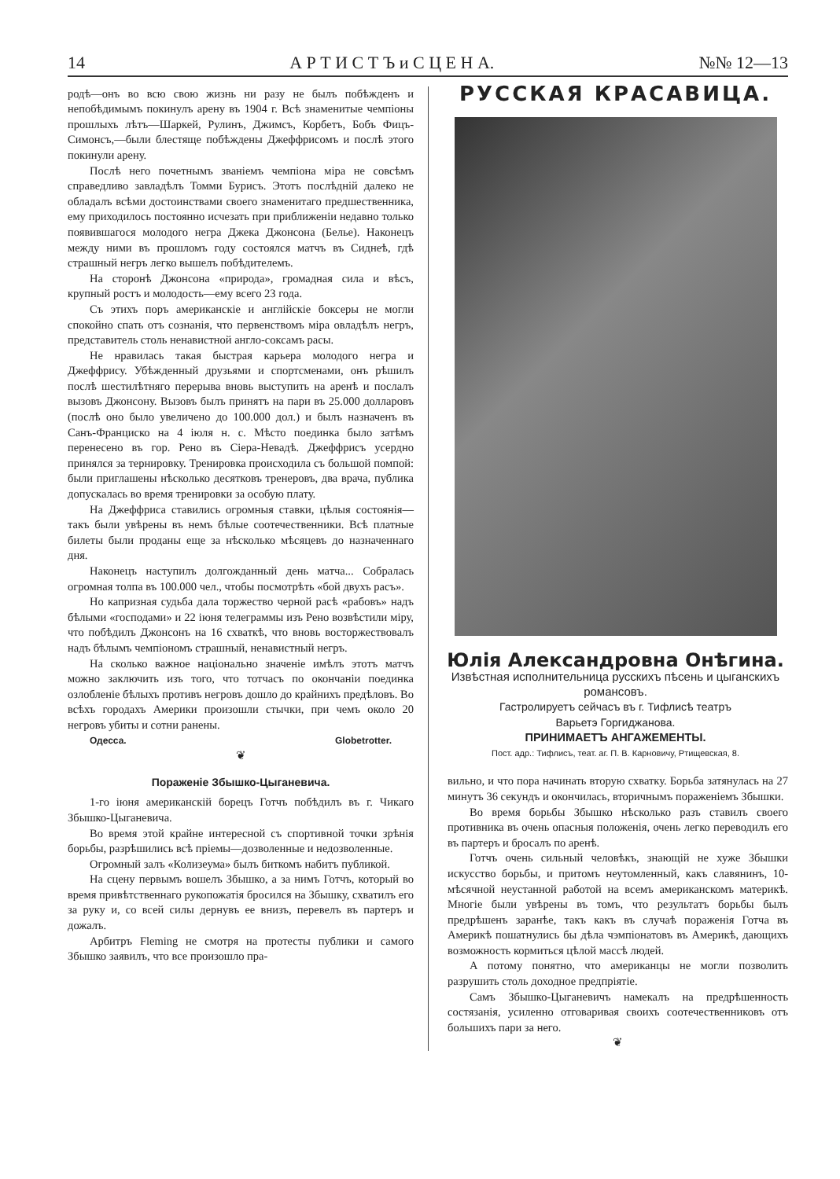14 А Р Т И С Т Ъ и С Ц Е Н А. №№ 12—13
родѣ—онъ во всю свою жизнь ни разу не былъ побѣжденъ и непобѣдимымъ покинулъ арену въ 1904 г. Всѣ знаменитые чемпіоны прошлыхъ лѣтъ—Шаркей, Рулинъ, Джимсъ, Корбетъ, Бобъ Фицъ-Симонсъ,—были блестяще побѣждены Джеффрисомъ и послѣ этого покинули арену.
Послѣ него почетнымъ званіемъ чемпіона міра не совсѣмъ справедливо завладѣлъ Томми Бурисъ. Этотъ послѣдній далеко не обладалъ всѣми достоинствами своего знаменитаго предшественника, ему приходилось постоянно исчезать при приближеніи недавно только появившагося молодого негра Джека Джонсона (Белье). Наконецъ между ними въ прошломъ году состоялся матчъ въ Сиднеѣ, гдѣ страшный негръ легко вышелъ побѣдителемъ.
На сторонѣ Джонсона «природа», громадная сила и вѣсъ, крупный ростъ и молодость—ему всего 23 года.
Съ этихъ поръ американскіе и англійскіе боксеры не могли спокойно спать отъ сознанія, что первенствомъ міра овладѣлъ негръ, представитель столь ненавистной англо-соксамъ расы.
Не нравилась такая быстрая карьера молодого негра и Джеффрису. Убѣжденный друзьями и спортсменами, онъ рѣшилъ послѣ шестилѣтняго перерыва вновь выступить на аренѣ и послалъ вызовъ Джонсону. Вызовъ былъ принятъ на пари въ 25.000 долларовъ (послѣ оно было увеличено до 100.000 дол.) и былъ назначенъ въ Санъ-Франциско на 4 іюля н. с. Мѣсто поединка было затѣмъ перенесено въ гор. Рено въ Сіера-Невадѣ. Джеффрисъ усердно принялся за терни­ровку. Тренировка происходила съ большой помпой: были приглашены нѣсколько десятковъ тренеровъ, два врача, публика допускалась во время тренировки за особую плату.
На Джеффриса ставились огромныя ставки, цѣлыя состоянія—такъ были увѣрены въ немъ бѣлые соотечественники. Всѣ платные билеты были проданы еще за нѣсколько мѣсяцевъ до назначеннаго дня.
Наконецъ наступилъ долгожданный день матча... Собралась огромная толпа въ 100.000 чел., чтобы посмотрѣть «бой двухъ расъ».
Но капризная судьба дала торжество черной расѣ «рабовъ» надъ бѣлыми «господами» и 22 іюня телеграммы изъ Рено возвѣстили міру, что побѣдилъ Джонсонъ на 16 схваткѣ, что вновь восторжествовалъ надъ бѣлымъ чемпіономъ страшный, ненавистный негръ.
На сколько важное національно значеніе имѣлъ этотъ матчъ можно заключить изъ того, что тотчасъ по окончаніи поединка озлобленіе бѣлыхъ противъ негровъ дошло до крайнихъ предѣловъ. Во всѣхъ городахъ Америки произошли стычки, при чемъ около 20 негровъ убиты и сотни ранены.
Одесса. Globetrotter.
❦
Пораженіе Збышко-Цыганевича.
1-го іюня американскій борецъ Готчъ побѣдилъ въ г. Чикаго Збышко-Цыганевича.
Во время этой крайне интересной съ спортивной точки зрѣнія борьбы, разрѣшились всѣ пріемы—дозволенные и недозволенные.
Огромный залъ «Колизеума» былъ биткомъ набитъ публикой.
На сцену первымъ вошелъ Збышко, а за нимъ Готчъ, который во время привѣтственнаго рукопожатія бросился на Збышку, схватилъ его за руку и, со всей силы дернувъ ее внизъ, перевелъ въ партеръ и дожалъ.
Арбитръ Fleming не смотря на протесты публики и самого Збышко заявилъ, что все произошло пра-
РУССКАЯ КРАСАВИЦА.
Юлія Александровна Онѣгина.
Извѣстная исполнительница русскихъ пѣсень и цыганскихъ романсовъ.
Гастролируетъ сейчасъ въ г. Тифлисѣ театръ
Варьетэ Горгиджанова.
ПРИНИМАЕТЪ АНГАЖЕМЕНТЫ.
Пост. адр.: Тифлисъ, теат. аг. П. В. Карновичу, Ртищевская, 8.
вильно, и что пора начинать вторую схватку. Борьба затянулась на 27 минутъ 36 секундъ и окончилась, вторичнымъ пораженіемъ Збышки.
Во время борьбы Збышко нѣсколько разъ ставилъ своего противника въ очень опасныя положенія, очень легко переводилъ его въ партеръ и бросалъ по аренѣ.
Готчъ очень сильный человѣкъ, знающій не хуже Збышки искусство борьбы, и притомъ неутомленный, какъ славянинъ, 10-мѣсячной неустанной работой на всемъ американскомъ материкѣ. Многіе были увѣрены въ томъ, что результатъ борьбы былъ предрѣшенъ заранѣе, такъ какъ въ случаѣ пораженія Готча въ Америкѣ пошатнулись бы дѣла чэмпіонатовъ въ Америкѣ, дающихъ возможность кормиться цѣлой массѣ людей.
А потому понятно, что американцы не могли позволить разрушить столь доходное предпріятіе.
Самъ Збышко-Цыганевичъ намекалъ на предрѣшенность состязанія, усиленно отговаривая своихъ соотечественниковъ отъ большихъ пари за него.
❦